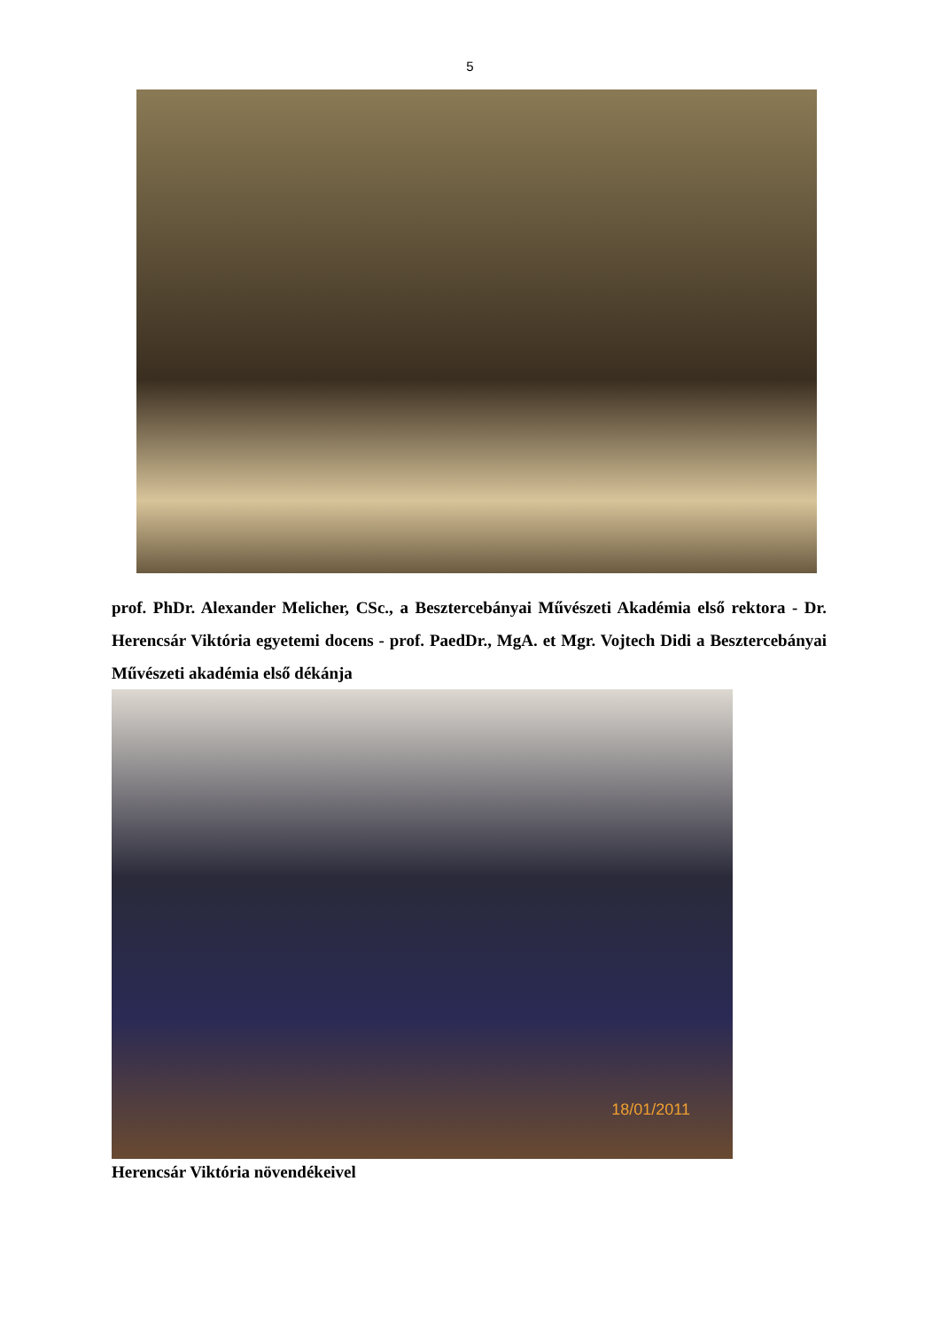5
prof. PhDr. Alexander Melicher, CSc., a Besztercebányai Művészeti Akadémia első rektora - Dr. Herencsár Viktória egyetemi docens - prof. PaedDr., MgA. et Mgr. Vojtech Didi a Besztercebányai Művészeti akadémia első dékánja
18/01/2011
Herencsár Viktória növendékeivel